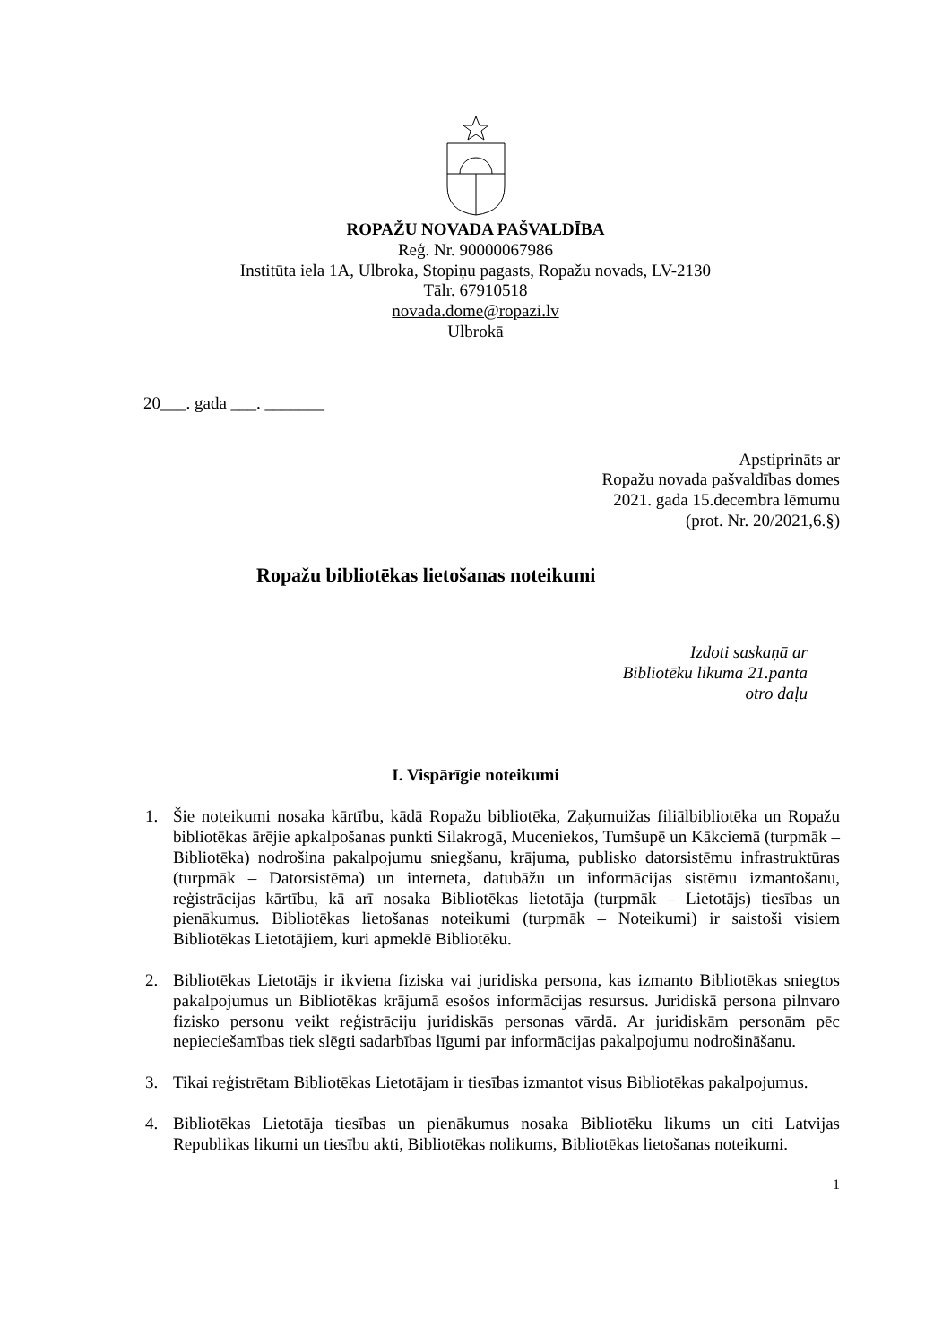ROPAŽU NOVADA PAŠVALDĪBA
Reģ. Nr. 90000067986
Institūta iela 1A, Ulbroka, Stopiņu pagasts, Ropažu novads, LV-2130
Tālr. 67910518
novada.dome@ropazi.lv
Ulbrokā
20___. gada ___. _______
Apstiprināts ar
Ropažu novada pašvaldības domes
2021. gada 15.decembra lēmumu
(prot. Nr. 20/2021,6.§)
Ropažu bibliotēkas lietošanas noteikumi
Izdoti saskaņā ar
Bibliotēku likuma 21.panta
otro daļu
I. Vispārīgie noteikumi
1. Šie noteikumi nosaka kārtību, kādā Ropažu bibliotēka, Zaķumuižas filiālbibliotēka un Ropažu bibliotēkas ārējie apkalpošanas punkti Silakrogā, Muceniekos, Tumšupē un Kākciemā (turpmāk – Bibliotēka) nodrošina pakalpojumu sniegšanu, krājuma, publisko datorsistēmu infrastruktūras (turpmāk – Datorsistēma) un interneta, datubāžu un informācijas sistēmu izmantošanu, reģistrācijas kārtību, kā arī nosaka Bibliotēkas lietotāja (turpmāk – Lietotājs) tiesības un pienākumus. Bibliotēkas lietošanas noteikumi (turpmāk – Noteikumi) ir saistoši visiem Bibliotēkas Lietotājiem, kuri apmeklē Bibliotēku.
2. Bibliotēkas Lietotājs ir ikviena fiziska vai juridiska persona, kas izmanto Bibliotēkas sniegtos pakalpojumus un Bibliotēkas krājumā esošos informācijas resursus. Juridiskā persona pilnvaro fizisko personu veikt reģistrāciju juridiskās personas vārdā. Ar juridiskām personām pēc nepieciešamības tiek slēgti sadarbības līgumi par informācijas pakalpojumu nodrošināšanu.
3. Tikai reģistrētam Bibliotēkas Lietotājam ir tiesības izmantot visus Bibliotēkas pakalpojumus.
4. Bibliotēkas Lietotāja tiesības un pienākumus nosaka Bibliotēku likums un citi Latvijas Republikas likumi un tiesību akti, Bibliotēkas nolikums, Bibliotēkas lietošanas noteikumi.
1